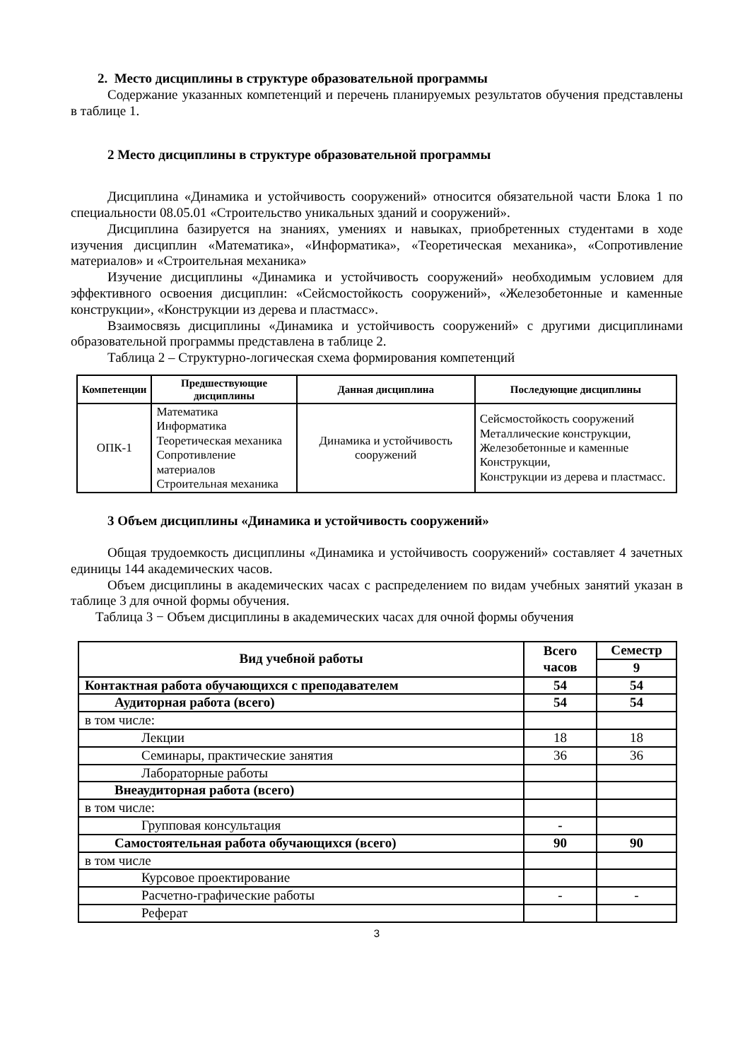2. Место дисциплины в структуре образовательной программы
Содержание указанных компетенций и перечень планируемых результатов обучения представлены в таблице 1.
2 Место дисциплины в структуре образовательной программы
Дисциплина «Динамика и устойчивость сооружений» относится обязательной части Блока 1 по специальности 08.05.01 «Строительство уникальных зданий и сооружений».
Дисциплина базируется на знаниях, умениях и навыках, приобретенных студентами в ходе изучения дисциплин «Математика», «Информатика», «Теоретическая механика», «Сопротивление материалов» и «Строительная механика»
Изучение дисциплины «Динамика и устойчивость сооружений» необходимым условием для эффективного освоения дисциплин: «Сейсмостойкость сооружений», «Железобетонные и каменные конструкции», «Конструкции из дерева и пластмасс».
Взаимосвязь дисциплины «Динамика и устойчивость сооружений» с другими дисциплинами образовательной программы представлена в таблице 2.
Таблица 2 – Структурно-логическая схема формирования компетенций
| Компетенции | Предшествующие дисциплины | Данная дисциплина | Последующие дисциплины |
| --- | --- | --- | --- |
| ОПК-1 | Математика Информатика Теоретическая механика Сопротивление материалов Строительная механика | Динамика и устойчивость сооружений | Сейсмостойкость сооружений Металлические конструкции, Железобетонные и каменные Конструкции, Конструкции из дерева и пластмасс. |
3 Объем дисциплины «Динамика и устойчивость сооружений»
Общая трудоемкость дисциплины «Динамика и устойчивость сооружений» составляет 4 зачетных единицы 144 академических часов.
Объем дисциплины в академических часах с распределением по видам учебных занятий указан в таблице 3 для очной формы обучения.
Таблица 3 − Объем дисциплины в академических часах для очной формы обучения
| Вид учебной работы | Всего часов | Семестр |
| | | 9 |
| Контактная работа обучающихся с преподавателем | 54 | 54 |
| Аудиторная работа (всего) | 54 | 54 |
| в том числе: | | |
| Лекции | 18 | 18 |
| Семинары, практические занятия | 36 | 36 |
| Лабораторные работы | | |
| Внеаудиторная работа (всего) | | |
| в том числе: | | |
| Групповая консультация | - | |
| Самостоятельная работа обучающихся (всего) | 90 | 90 |
| в том числе | | |
| Курсовое проектирование | | |
| Расчетно-графические работы | - | - |
| Реферат | | |
3